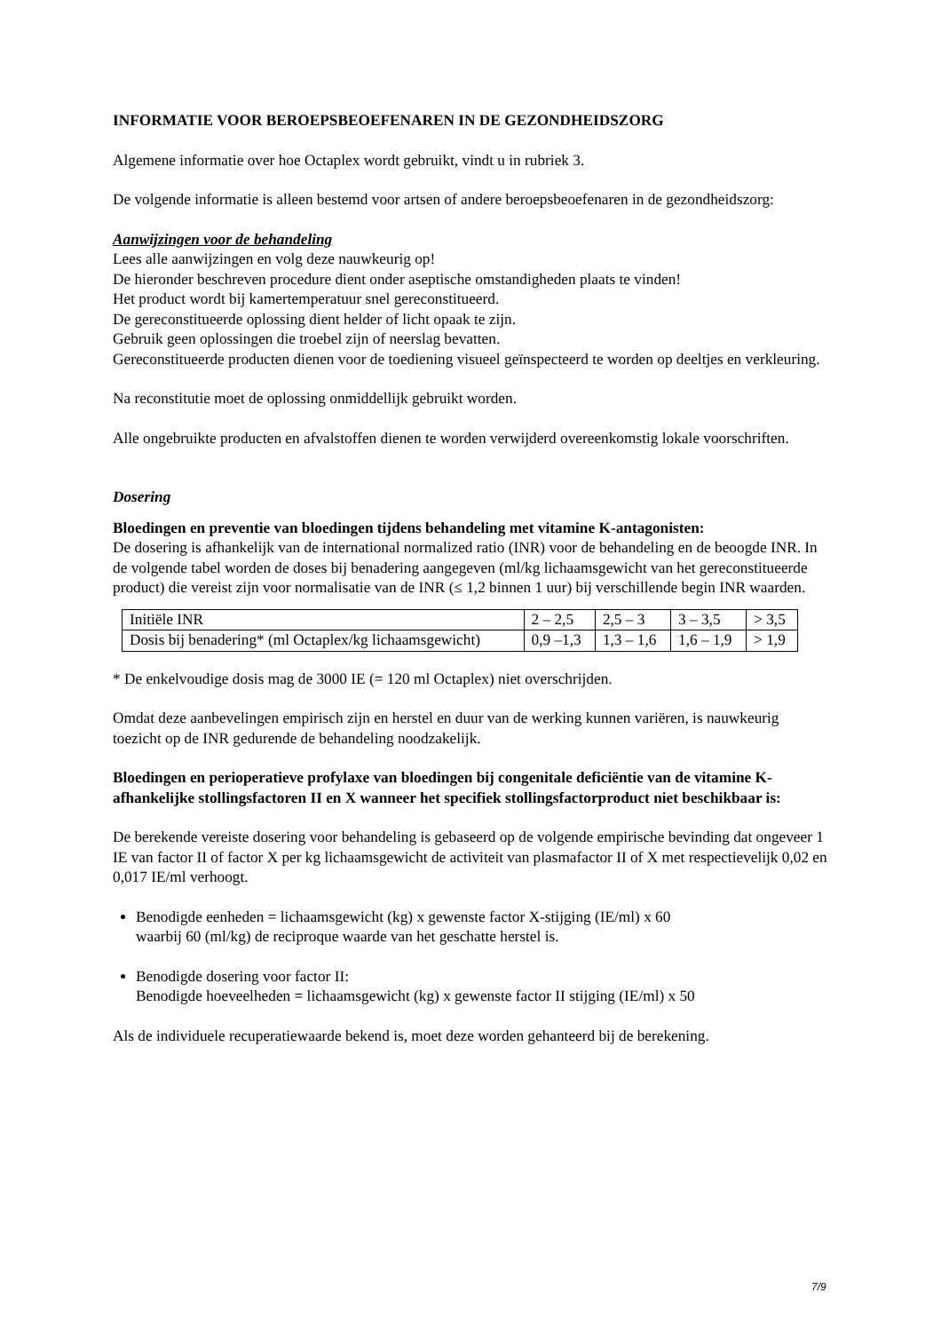INFORMATIE VOOR BEROEPSBEOEFENAREN IN DE GEZONDHEIDSZORG
Algemene informatie over hoe Octaplex wordt gebruikt, vindt u in rubriek 3.
De volgende informatie is alleen bestemd voor artsen of andere beroepsbeoefenaren in de gezondheidszorg:
Aanwijzingen voor de behandeling
Lees alle aanwijzingen en volg deze nauwkeurig op!
De hieronder beschreven procedure dient onder aseptische omstandigheden plaats te vinden!
Het product wordt bij kamertemperatuur snel gereconstitueerd.
De gereconstitueerde oplossing dient helder of licht opaak te zijn.
Gebruik geen oplossingen die troebel zijn of neerslag bevatten.
Gereconstitueerde producten dienen voor de toediening visueel geïnspecteerd te worden op deeltjes en verkleuring.
Na reconstitutie moet de oplossing onmiddellijk gebruikt worden.
Alle ongebruikte producten en afvalstoffen dienen te worden verwijderd overeenkomstig lokale voorschriften.
Dosering
Bloedingen en preventie van bloedingen tijdens behandeling met vitamine K-antagonisten:
De dosering is afhankelijk van de international normalized ratio (INR) voor de behandeling en de beoogde INR. In de volgende tabel worden de doses bij benadering aangegeven (ml/kg lichaamsgewicht van het gereconstitueerde product) die vereist zijn voor normalisatie van de INR (≤ 1,2 binnen 1 uur) bij verschillende begin INR waarden.
| Initiële INR | 2 – 2,5 | 2,5 – 3 | 3 – 3,5 | > 3,5 |
| Dosis bij benadering* (ml Octaplex/kg lichaamsgewicht) | 0,9 –1,3 | 1,3 – 1,6 | 1,6 – 1,9 | > 1,9 |
* De enkelvoudige dosis mag de 3000 IE (= 120 ml Octaplex) niet overschrijden.
Omdat deze aanbevelingen empirisch zijn en herstel en duur van de werking kunnen variëren, is nauwkeurig toezicht op de INR gedurende de behandeling noodzakelijk.
Bloedingen en perioperatieve profylaxe van bloedingen bij congenitale deficiëntie van de vitamine K-afhankelijke stollingsfactoren II en X wanneer het specifiek stollingsfactorproduct niet beschikbaar is:
De berekende vereiste dosering voor behandeling is gebaseerd op de volgende empirische bevinding dat ongeveer 1 IE van factor II of factor X per kg lichaamsgewicht de activiteit van plasmafactor II of X met respectievelijk 0,02 en 0,017 IE/ml verhoogt.
Benodigde eenheden = lichaamsgewicht (kg) x gewenste factor X-stijging (IE/ml) x 60
waarbij 60 (ml/kg) de reciproque waarde van het geschatte herstel is.
Benodigde dosering voor factor II:
Benodigde hoeveelheden = lichaamsgewicht (kg) x gewenste factor II stijging (IE/ml) x 50
Als de individuele recuperatiewaarde bekend is, moet deze worden gehanteerd bij de berekening.
7/9